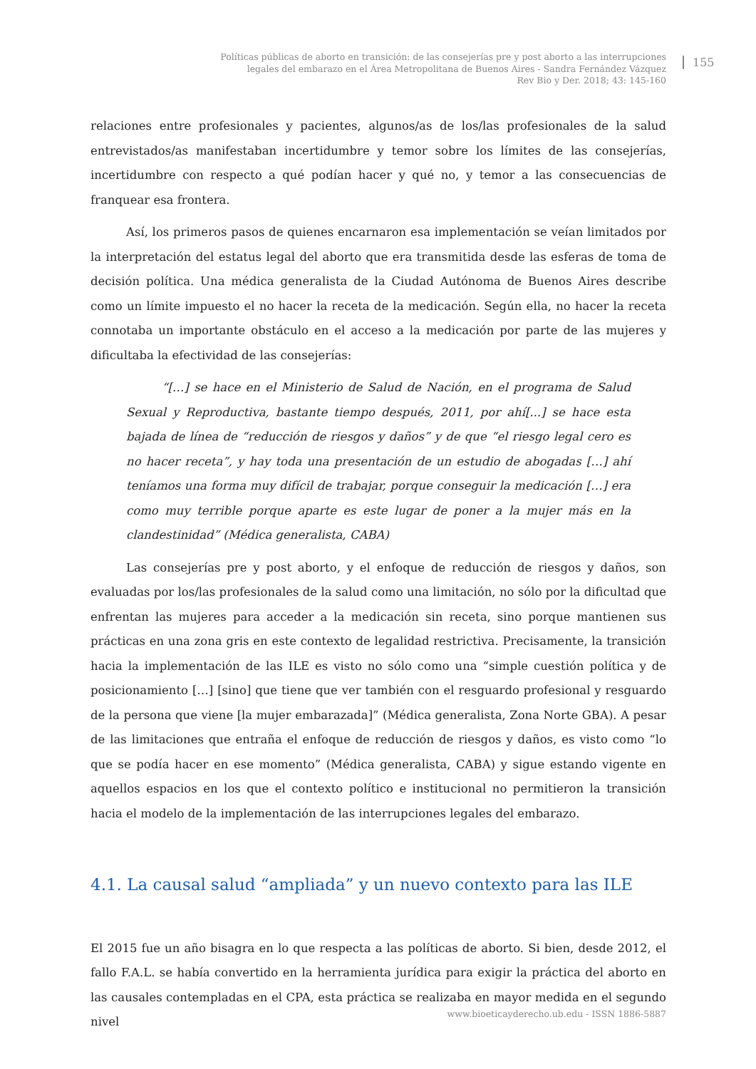Políticas públicas de aborto en transición: de las consejerías pre y post aborto a las interrupciones
legales del embarazo en el Área Metropolitana de Buenos Aires - Sandra Fernández Vázquez
Rev Bio y Der. 2018; 43: 145-160
155
relaciones entre profesionales y pacientes, algunos/as de los/las profesionales de la salud entrevistados/as manifestaban incertidumbre y temor sobre los límites de las consejerías, incertidumbre con respecto a qué podían hacer y qué no, y temor a las consecuencias de franquear esa frontera.
Así, los primeros pasos de quienes encarnaron esa implementación se veían limitados por la interpretación del estatus legal del aborto que era transmitida desde las esferas de toma de decisión política. Una médica generalista de la Ciudad Autónoma de Buenos Aires describe como un límite impuesto el no hacer la receta de la medicación. Según ella, no hacer la receta connotaba un importante obstáculo en el acceso a la medicación por parte de las mujeres y dificultaba la efectividad de las consejerías:
“[…] se hace en el Ministerio de Salud de Nación, en el programa de Salud Sexual y Reproductiva, bastante tiempo después, 2011, por ahí[...] se hace esta bajada de línea de “reducción de riesgos y daños” y de que “el riesgo legal cero es no hacer receta”, y hay toda una presentación de un estudio de abogadas […] ahí teníamos una forma muy difícil de trabajar, porque conseguir la medicación […] era como muy terrible porque aparte es este lugar de poner a la mujer más en la clandestinidad” (Médica generalista, CABA)
Las consejerías pre y post aborto, y el enfoque de reducción de riesgos y daños, son evaluadas por los/las profesionales de la salud como una limitación, no sólo por la dificultad que enfrentan las mujeres para acceder a la medicación sin receta, sino porque mantienen sus prácticas en una zona gris en este contexto de legalidad restrictiva. Precisamente, la transición hacia la implementación de las ILE es visto no sólo como una “simple cuestión política y de posicionamiento […] [sino] que tiene que ver también con el resguardo profesional y resguardo de la persona que viene [la mujer embarazada]” (Médica generalista, Zona Norte GBA). A pesar de las limitaciones que entraña el enfoque de reducción de riesgos y daños, es visto como “lo que se podía hacer en ese momento” (Médica generalista, CABA) y sigue estando vigente en aquellos espacios en los que el contexto político e institucional no permitieron la transición hacia el modelo de la implementación de las interrupciones legales del embarazo.
4.1. La causal salud “ampliada” y un nuevo contexto para las ILE
El 2015 fue un año bisagra en lo que respecta a las políticas de aborto. Si bien, desde 2012, el fallo F.A.L. se había convertido en la herramienta jurídica para exigir la práctica del aborto en las causales contempladas en el CPA, esta práctica se realizaba en mayor medida en el segundo nivel
www.bioeticayderecho.ub.edu - ISSN 1886-5887